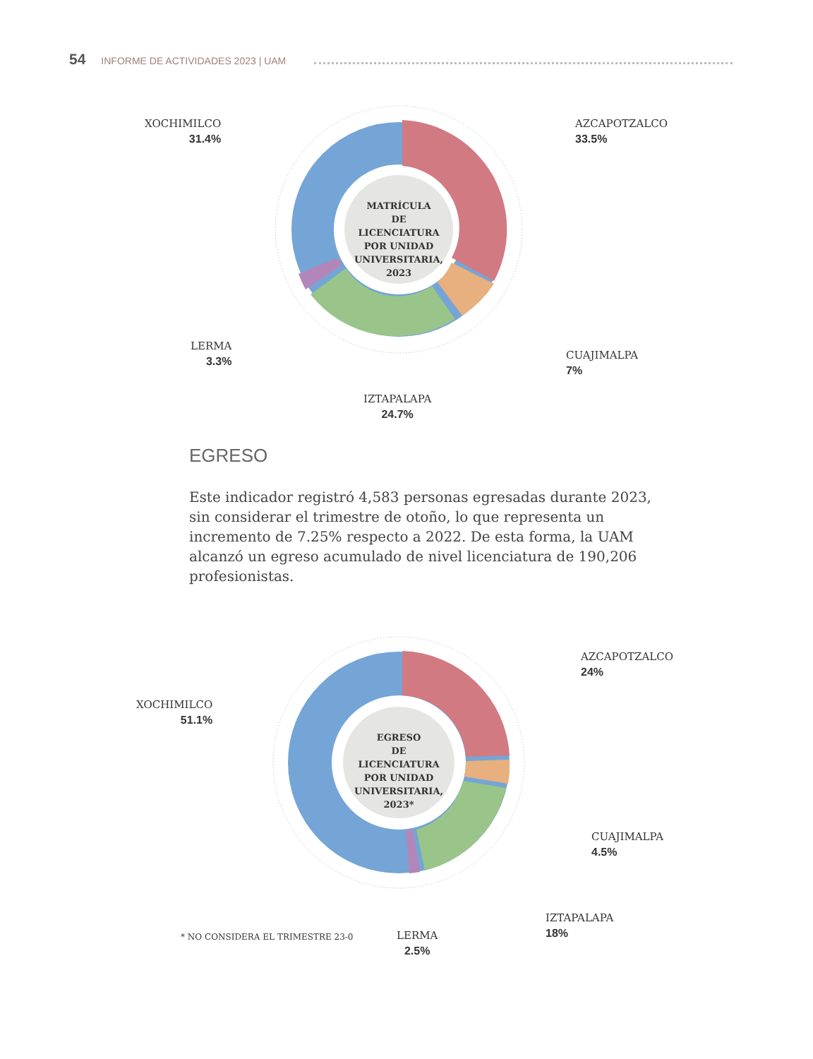54 INFORME DE ACTIVIDADES 2023 | UAM
MATRÍCULA
DE LICENCIATURA
POR UNIDAD
UNIVERSITARIA,
2023
XOCHIMILCO
31.4%
AZCAPOTZALCO
33.5%
LERMA
3.3%
CUAJIMALPA
7%
IZTAPALAPA
24.7%
EGRESO
Este indicador registró 4,583 personas egresadas durante 2023, sin considerar el trimestre de otoño, lo que representa un incremento de 7.25% respecto a 2022. De esta forma, la UAM alcanzó un egreso acumulado de nivel licenciatura de 190,206 profesionistas.
EGRESO
DE LICENCIATURA
POR UNIDAD
UNIVERSITARIA,
2023*
XOCHIMILCO
51.1%
AZCAPOTZALCO
24%
CUAJIMALPA
4.5%
IZTAPALAPA
18%
LERMA
2.5%
* NO CONSIDERA EL TRIMESTRE 23-0